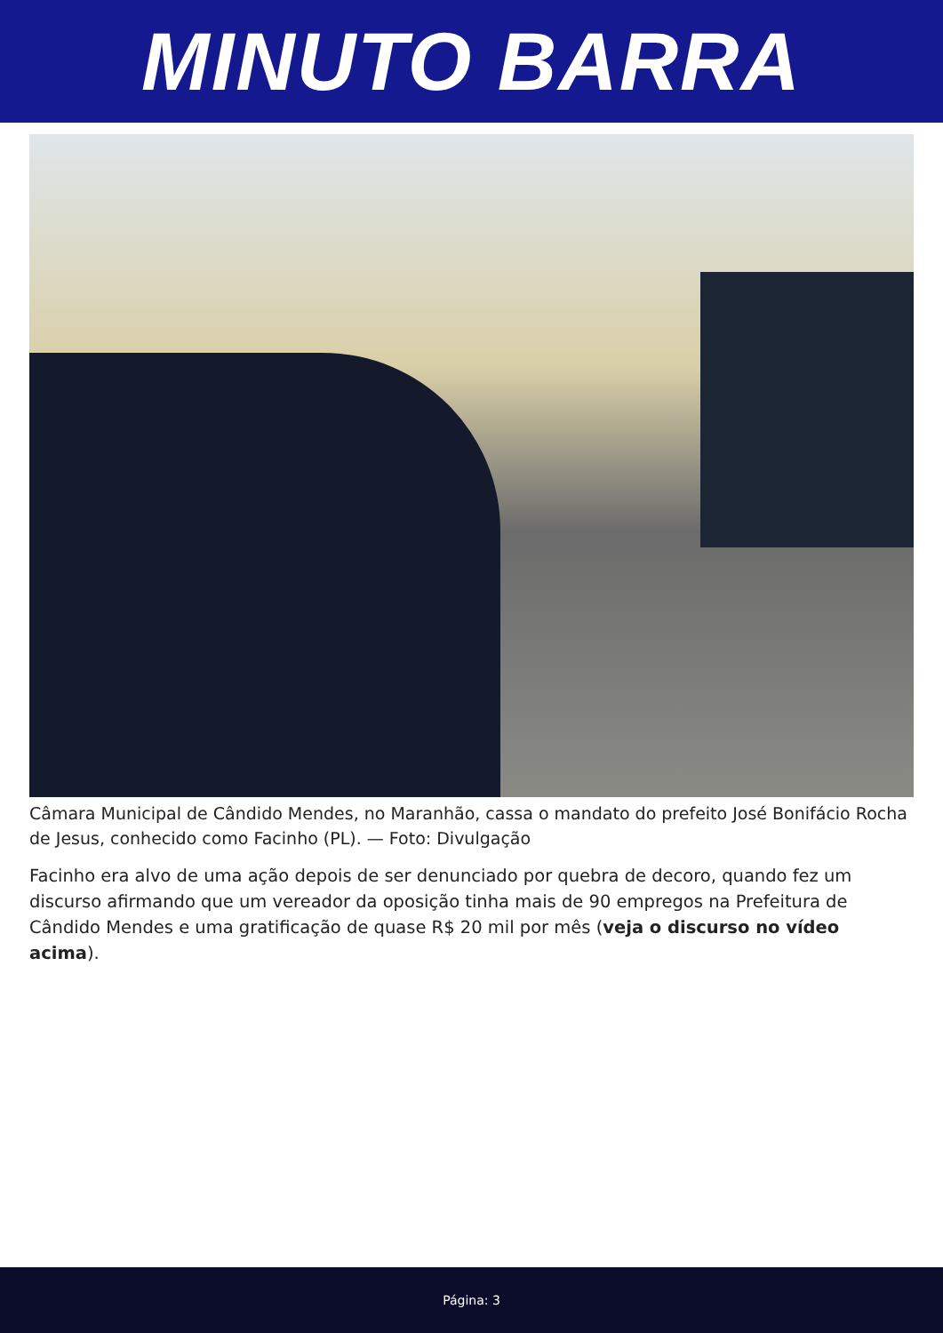MINUTO BARRA
Câmara Municipal de Cândido Mendes, no Maranhão, cassa o mandato do prefeito José Bonifácio Rocha de Jesus, conhecido como Facinho (PL). — Foto: Divulgação
Facinho era alvo de uma ação depois de ser denunciado por quebra de decoro, quando fez um discurso afirmando que um vereador da oposição tinha mais de 90 empregos na Prefeitura de Cândido Mendes e uma gratificação de quase R$ 20 mil por mês (veja o discurso no vídeo acima).
Página: 3